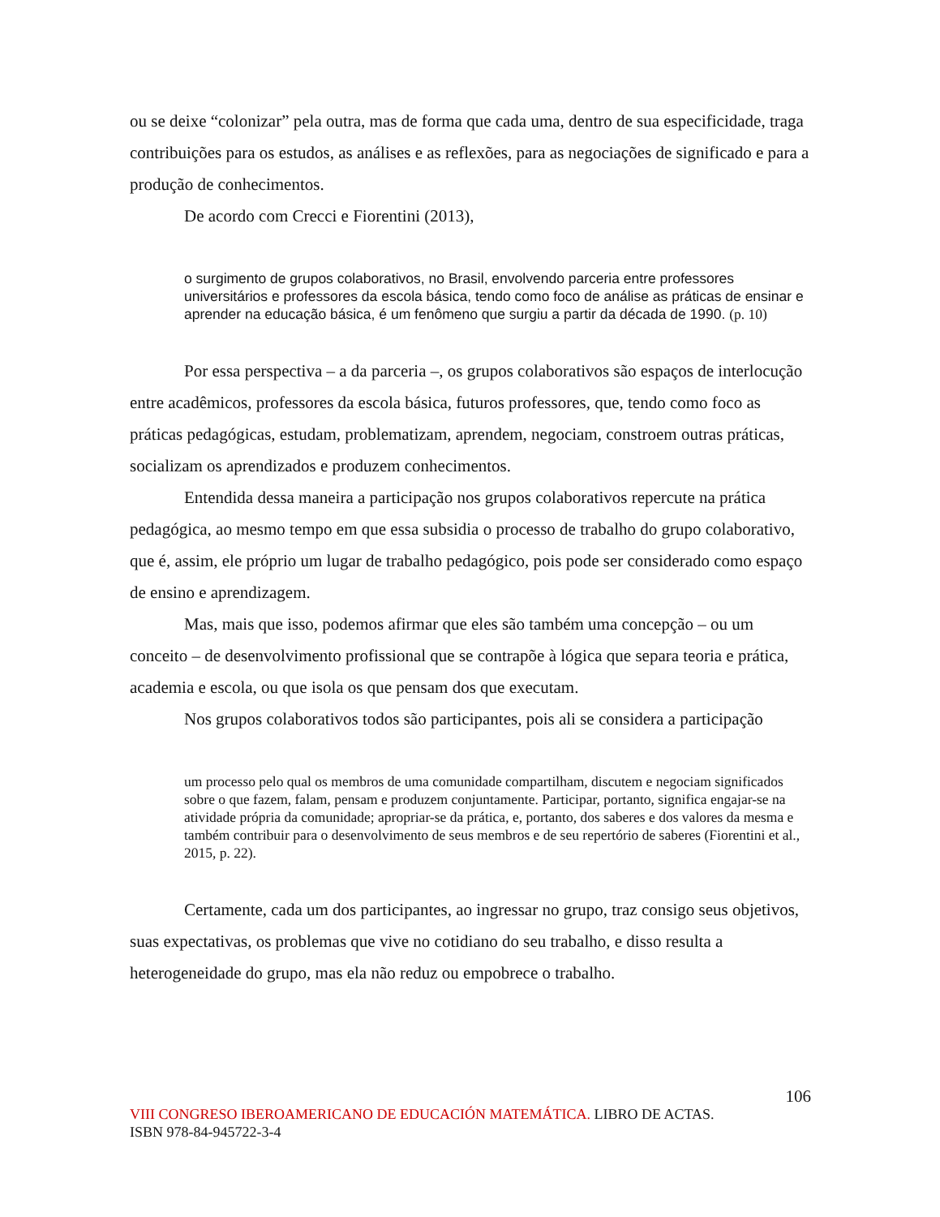ou se deixe “colonizar” pela outra, mas de forma que cada uma, dentro de sua especificidade, traga contribuições para os estudos, as análises e as reflexões, para as negociações de significado e para a produção de conhecimentos.
De acordo com Crecci e Fiorentini (2013),
o surgimento de grupos colaborativos, no Brasil, envolvendo parceria entre professores universitários e professores da escola básica, tendo como foco de análise as práticas de ensinar e aprender na educação básica, é um fenômeno que surgiu a partir da década de 1990. (p. 10)
Por essa perspectiva – a da parceria –, os grupos colaborativos são espaços de interlocução entre acadêmicos, professores da escola básica, futuros professores, que, tendo como foco as práticas pedagógicas, estudam, problematizam, aprendem, negociam, constroem outras práticas, socializam os aprendizados e produzem conhecimentos.
Entendida dessa maneira a participação nos grupos colaborativos repercute na prática pedagógica, ao mesmo tempo em que essa subsidia o processo de trabalho do grupo colaborativo, que é, assim, ele próprio um lugar de trabalho pedagógico, pois pode ser considerado como espaço de ensino e aprendizagem.
Mas, mais que isso, podemos afirmar que eles são também uma concepção – ou um conceito – de desenvolvimento profissional que se contrapõe à lógica que separa teoria e prática, academia e escola, ou que isola os que pensam dos que executam.
Nos grupos colaborativos todos são participantes, pois ali se considera a participação
um processo pelo qual os membros de uma comunidade compartilham, discutem e negociam significados sobre o que fazem, falam, pensam e produzem conjuntamente. Participar, portanto, significa engajar-se na atividade própria da comunidade; apropriar-se da prática, e, portanto, dos saberes e dos valores da mesma e também contribuir para o desenvolvimento de seus membros e de seu repertório de saberes (Fiorentini et al., 2015, p. 22).
Certamente, cada um dos participantes, ao ingressar no grupo, traz consigo seus objetivos, suas expectativas, os problemas que vive no cotidiano do seu trabalho, e disso resulta a heterogeneidade do grupo, mas ela não reduz ou empobrece o trabalho.
106
VIII CONGRESO IBEROAMERICANO DE EDUCACIÓN MATEMÁTICA. LIBRO DE ACTAS.
ISBN 978-84-945722-3-4